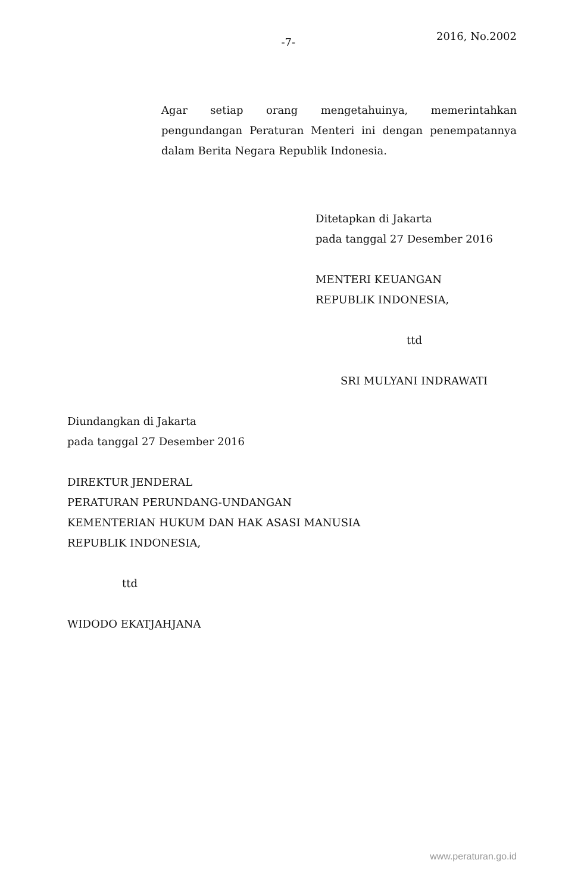-7-
2016, No.2002
Agar setiap orang mengetahuinya, memerintahkan pengundangan Peraturan Menteri ini dengan penempatannya dalam Berita Negara Republik Indonesia.
Ditetapkan di Jakarta
pada tanggal 27 Desember 2016
MENTERI KEUANGAN
REPUBLIK INDONESIA,
ttd
SRI MULYANI INDRAWATI
Diundangkan di Jakarta
pada tanggal 27 Desember 2016
DIREKTUR JENDERAL
PERATURAN PERUNDANG-UNDANGAN
KEMENTERIAN HUKUM DAN HAK ASASI MANUSIA
REPUBLIK INDONESIA,
ttd
WIDODO EKATJAHJANA
www.peraturan.go.id